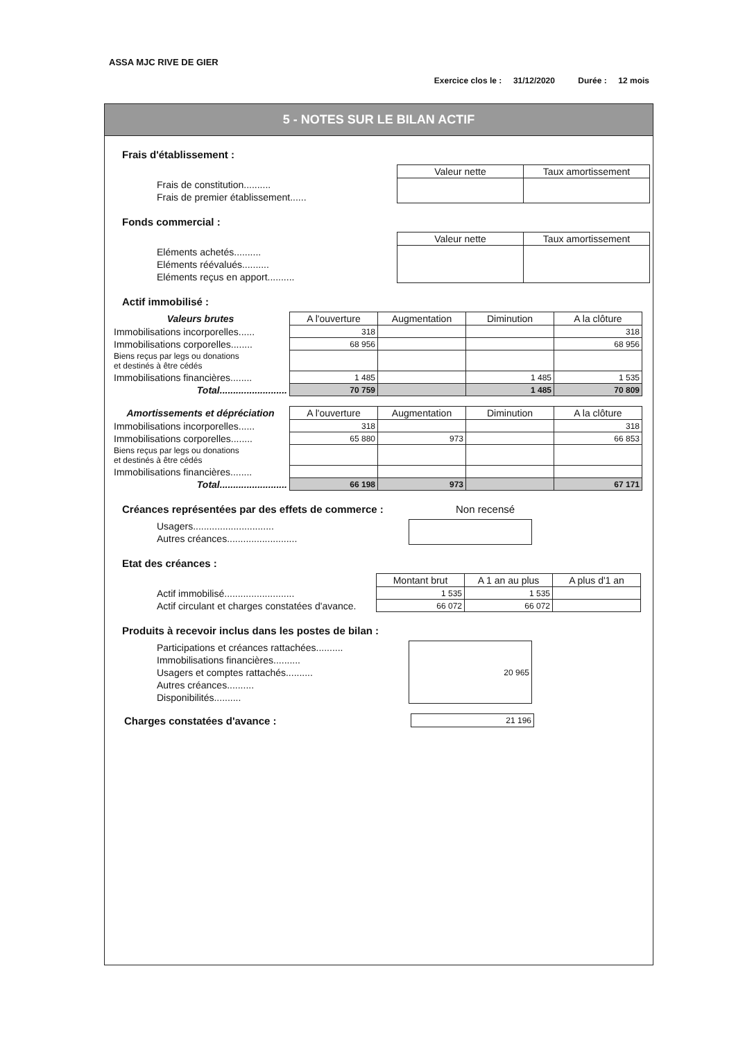ASSA MJC RIVE DE GIER
Exercice clos le : 31/12/2020 Durée : 12 mois
5 - NOTES SUR LE BILAN ACTIF
Frais d'établissement :
| | Valeur nette | Taux amortissement |
| Frais de constitution.......... | | |
| Frais de premier établissement...... | | |
Fonds commercial :
| | Valeur nette | Taux amortissement |
| Eléments achetés.......... | | |
| Eléments réévalués.......... | | |
| Eléments reçus en apport.......... | | |
Actif immobilisé :
| Valeurs brutes | A l'ouverture | Augmentation | Diminution | A la clôture |
| --- | --- | --- | --- | --- |
| Immobilisations incorporelles...... | 318 | | | 318 |
| Immobilisations corporelles........ | 68 956 | | | 68 956 |
| Biens reçus par legs ou donations et destinés à être cédés | | | | |
| Immobilisations financières........ | 1 485 | | 1 485 | 1 535 |
| Total......................... | 70 759 | | 1 485 | 70 809 |
| Amortissements et dépréciation | A l'ouverture | Augmentation | Diminution | A la clôture |
| --- | --- | --- | --- | --- |
| Immobilisations incorporelles...... | 318 | | | 318 |
| Immobilisations corporelles........ | 65 880 | 973 | | 66 853 |
| Biens reçus par legs ou donations et destinés à être cédés | | | | |
| Immobilisations financières........ | | | | |
| Total......................... | 66 198 | 973 | | 67 171 |
Créances représentées par des effets de commerce : Non recensé
| Usagers.............................. | |
| Autres créances.......................... | |
Etat des créances :
| | Montant brut | A 1 an au plus | A plus d'1 an |
| Actif immobilisé.......................... | 1 535 | 1 535 | |
| Actif circulant et charges constatées d'avance. | 66 072 | 66 072 | |
Produits à recevoir inclus dans les postes de bilan :
| Participations et créances rattachées.......... | 20 965 |
| Immobilisations financières.......... | |
| Usagers et comptes rattachés.......... | |
| Autres créances.......... | |
| Disponibilités.......... | |
| Charges constatées d'avance : | 21 196 |